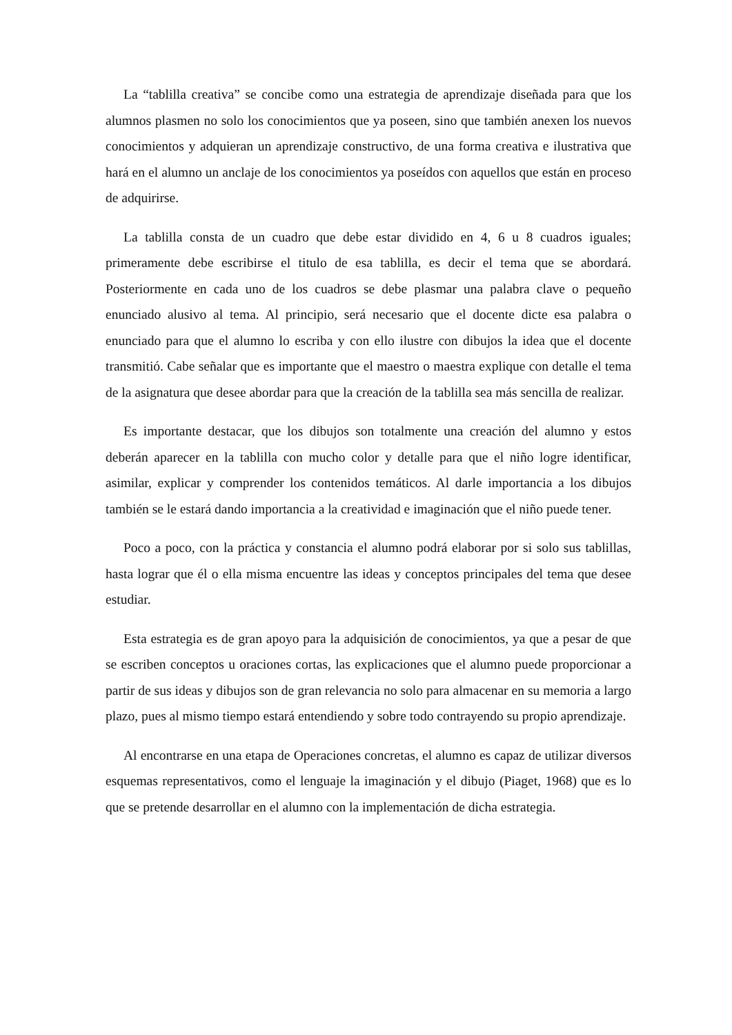La “tablilla creativa” se concibe como una estrategia de aprendizaje diseñada para que los alumnos plasmen no solo los conocimientos que ya poseen, sino que también anexen los nuevos conocimientos y adquieran un aprendizaje constructivo, de una forma creativa e ilustrativa que hará en el alumno un anclaje de los conocimientos ya poseídos con aquellos que están en proceso de adquirirse.
La tablilla consta de un cuadro que debe estar dividido en 4, 6 u 8 cuadros iguales; primeramente debe escribirse el titulo de esa tablilla, es decir el tema que se abordará. Posteriormente en cada uno de los cuadros se debe plasmar una palabra clave o pequeño enunciado alusivo al tema. Al principio, será necesario que el docente dicte esa palabra o enunciado para que el alumno lo escriba y con ello ilustre con dibujos la idea que el docente transmitió. Cabe señalar que es importante que el maestro o maestra explique con detalle el tema de la asignatura que desee abordar para que la creación de la tablilla sea más sencilla de realizar.
Es importante destacar, que los dibujos son totalmente una creación del alumno y estos deberán aparecer en la tablilla con mucho color y detalle para que el niño logre identificar, asimilar, explicar y comprender los contenidos temáticos. Al darle importancia a los dibujos también se le estará dando importancia a la creatividad e imaginación que el niño puede tener.
Poco a poco, con la práctica y constancia el alumno podrá elaborar por si solo sus tablillas, hasta lograr que él o ella misma encuentre las ideas y conceptos principales del tema que desee estudiar.
Esta estrategia es de gran apoyo para la adquisición de conocimientos, ya que a pesar de que se escriben conceptos u oraciones cortas, las explicaciones que el alumno puede proporcionar a partir de sus ideas y dibujos son de gran relevancia no solo para almacenar en su memoria a largo plazo, pues al mismo tiempo estará entendiendo y sobre todo contrayendo su propio aprendizaje.
Al encontrarse en una etapa de Operaciones concretas, el alumno es capaz de utilizar diversos esquemas representativos, como el lenguaje la imaginación y el dibujo (Piaget, 1968) que es lo que se pretende desarrollar en el alumno con la implementación de dicha estrategia.